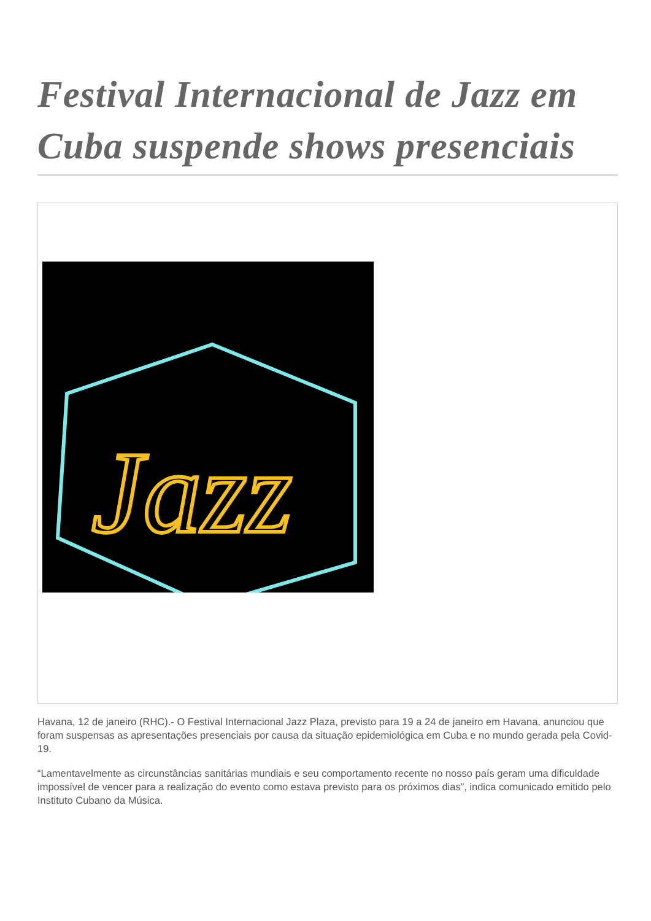Festival Internacional de Jazz em Cuba suspende shows presenciais
Jazz
Havana, 12 de janeiro (RHC).- O Festival Internacional Jazz Plaza, previsto para 19 a 24 de janeiro em Havana, anunciou que foram suspensas as apresentações presenciais por causa da situação epidemiológica em Cuba e no mundo gerada pela Covid-19.
“Lamentavelmente as circunstâncias sanitárias mundiais e seu comportamento recente no nosso país geram uma dificuldade impossível de vencer para a realização do evento como estava previsto para os próximos dias”, indica comunicado emitido pelo Instituto Cubano da Música.